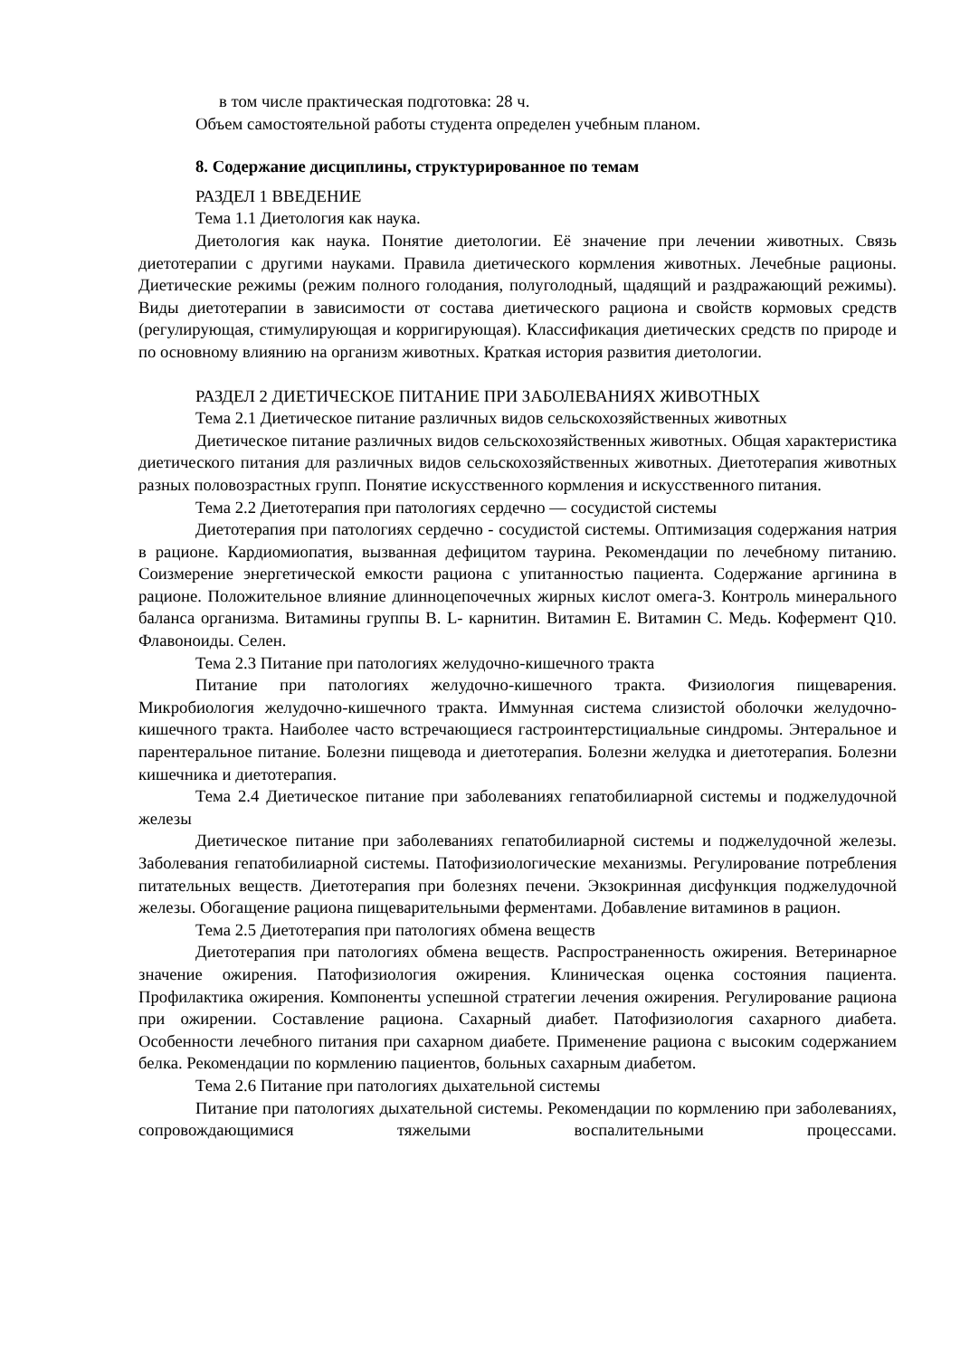в том числе практическая подготовка: 28 ч.
Объем самостоятельной работы студента определен учебным планом.
8. Содержание дисциплины, структурированное по темам
РАЗДЕЛ 1 ВВЕДЕНИЕ
Тема 1.1 Диетология как наука.
Диетология как наука. Понятие диетологии. Её значение при лечении животных. Связь диетотерапии с другими науками. Правила диетического кормления животных. Лечебные рационы. Диетические режимы (режим полного голодания, полуголодный, щадящий и раздражающий режимы). Виды диетотерапии в зависимости от состава диетического рациона и свойств кормовых средств (регулирующая, стимулирующая и корригирующая). Классификация диетических средств по природе и по основному влиянию на организм животных. Краткая история развития диетологии.
РАЗДЕЛ 2 ДИЕТИЧЕСКОЕ ПИТАНИЕ ПРИ ЗАБОЛЕВАНИЯХ ЖИВОТНЫХ
Тема 2.1 Диетическое питание различных видов сельскохозяйственных животных
Диетическое питание различных видов сельскохозяйственных животных. Общая характеристика диетического питания для различных видов сельскохозяйственных животных. Диетотерапия животных разных половозрастных групп. Понятие искусственного кормления и искусственного питания.
Тема 2.2 Диетотерапия при патологиях сердечно — сосудистой системы
Диетотерапия при патологиях сердечно - сосудистой системы. Оптимизация содержания натрия в рационе. Кардиомиопатия, вызванная дефицитом таурина. Рекомендации по лечебному питанию. Соизмерение энергетической емкости рациона с упитанностью пациента. Содержание аргинина в рационе. Положительное влияние длинноцепочечных жирных кислот омега-3. Контроль минерального баланса организма. Витамины группы В. L- карнитин. Витамин Е. Витамин С. Медь. Кофермент Q10. Флавоноиды. Селен.
Тема 2.3 Питание при патологиях желудочно-кишечного тракта
Питание при патологиях желудочно-кишечного тракта. Физиология пищеварения. Микробиология желудочно-кишечного тракта. Иммунная система слизистой оболочки желудочно-кишечного тракта. Наиболее часто встречающиеся гастроинтерстициальные синдромы. Энтеральное и парентеральное питание. Болезни пищевода и диетотерапия. Болезни желудка и диетотерапия. Болезни кишечника и диетотерапия.
Тема 2.4 Диетическое питание при заболеваниях гепатобилиарной системы и поджелудочной железы
Диетическое питание при заболеваниях гепатобилиарной системы и поджелудочной железы. Заболевания гепатобилиарной системы. Патофизиологические механизмы. Регулирование потребления питательных веществ. Диетотерапия при болезнях печени. Экзокринная дисфункция поджелудочной железы. Обогащение рациона пищеварительными ферментами. Добавление витаминов в рацион.
Тема 2.5 Диетотерапия при патологиях обмена веществ
Диетотерапия при патологиях обмена веществ. Распространенность ожирения. Ветеринарное значение ожирения. Патофизиология ожирения. Клиническая оценка состояния пациента. Профилактика ожирения. Компоненты успешной стратегии лечения ожирения. Регулирование рациона при ожирении. Составление рациона. Сахарный диабет. Патофизиология сахарного диабета. Особенности лечебного питания при сахарном диабете. Применение рациона с высоким содержанием белка. Рекомендации по кормлению пациентов, больных сахарным диабетом.
Тема 2.6 Питание при патологиях дыхательной системы
Питание при патологиях дыхательной системы. Рекомендации по кормлению при заболеваниях, сопровождающимися тяжелыми воспалительными процессами.